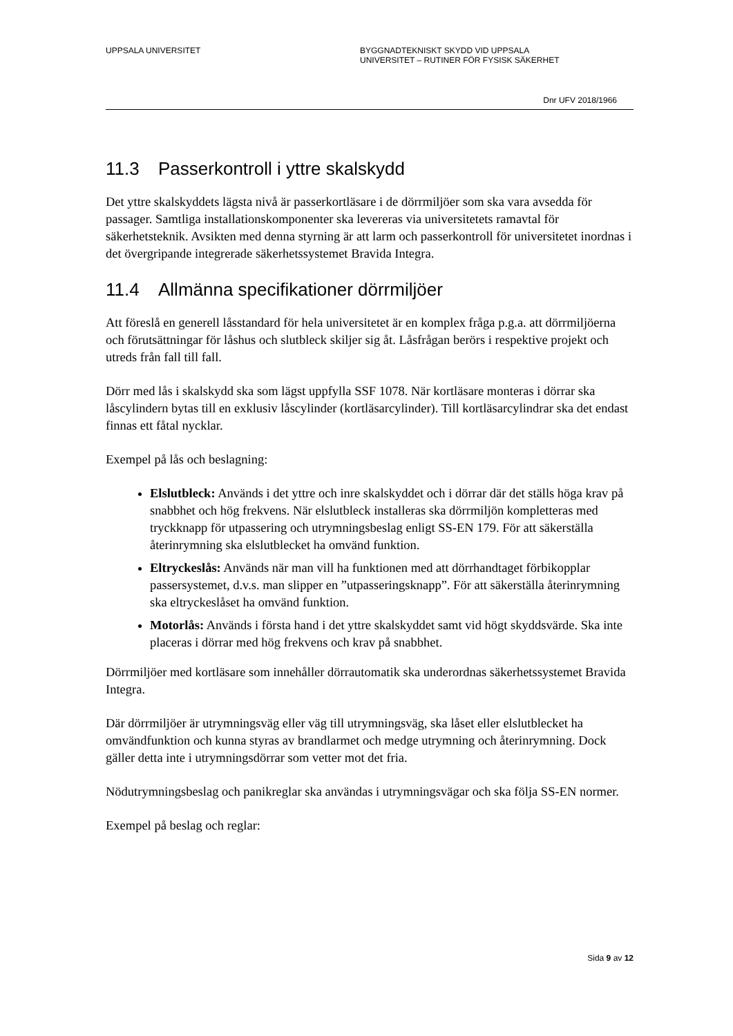UPPSALA UNIVERSITET BYGGNADTEKNISKT SKYDD VID UPPSALA
UNIVERSITET – RUTINER FÖR FYSISK SÄKERHET
Dnr UFV 2018/1966
11.3 Passerkontroll i yttre skalskydd
Det yttre skalskyddets lägsta nivå är passerkortläsare i de dörrmiljöer som ska vara avsedda för passager. Samtliga installationskomponenter ska levereras via universitetets ramavtal för säkerhetsteknik. Avsikten med denna styrning är att larm och passerkontroll för universitetet inordnas i det övergripande integrerade säkerhetssystemet Bravida Integra.
11.4 Allmänna specifikationer dörrmiljöer
Att föreslå en generell låsstandard för hela universitetet är en komplex fråga p.g.a. att dörrmiljöerna och förutsättningar för låshus och slutbleck skiljer sig åt. Låsfrågan berörs i respektive projekt och utreds från fall till fall.
Dörr med lås i skalskydd ska som lägst uppfylla SSF 1078. När kortläsare monteras i dörrar ska låscylindern bytas till en exklusiv låscylinder (kortläsarcylinder). Till kortläsarcylindrar ska det endast finnas ett fåtal nycklar.
Exempel på lås och beslagning:
Elslutbleck: Används i det yttre och inre skalskyddet och i dörrar där det ställs höga krav på snabbhet och hög frekvens. När elslutbleck installeras ska dörrmiljön kompletteras med tryckknapp för utpassering och utrymningsbeslag enligt SS-EN 179. För att säkerställa återinrymning ska elslutblecket ha omvänd funktion.
Eltryckeslås: Används när man vill ha funktionen med att dörrhandtaget förbikopplar passersystemet, d.v.s. man slipper en ”utpasseringsknapp”. För att säkerställa återinrymning ska eltryckeslåset ha omvänd funktion.
Motorlås: Används i första hand i det yttre skalskyddet samt vid högt skyddsvärde. Ska inte placeras i dörrar med hög frekvens och krav på snabbhet.
Dörrmiljöer med kortläsare som innehåller dörrautomatik ska underordnas säkerhetssystemet Bravida Integra.
Där dörrmiljöer är utrymningsväg eller väg till utrymningsväg, ska låset eller elslutblecket ha omvändfunktion och kunna styras av brandlarmet och medge utrymning och återinrymning. Dock gäller detta inte i utrymningsdörrar som vetter mot det fria.
Nödutrymningsbeslag och panikreglar ska användas i utrymningsvägar och ska följa SS-EN normer.
Exempel på beslag och reglar:
Sida 9 av 12